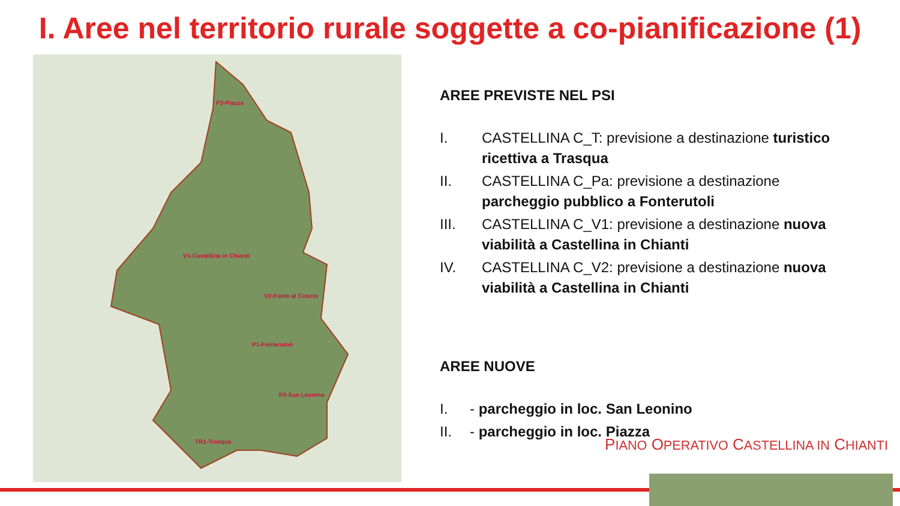I. Aree nel territorio rurale soggette a co-pianificazione (1)
P3-Piazza
V1-Castellina in Chianti
V2-Fonte al Coscio
P1-Fonterutoli
P2-San Leonino
TR1-Trasqua
AREE PREVISTE NEL PSI
I. CASTELLINA C_T: previsione a destinazione turistico ricettiva a Trasqua
II. CASTELLINA C_Pa: previsione a destinazione parcheggio pubblico a Fonterutoli
III. CASTELLINA C_V1: previsione a destinazione nuova viabilità a Castellina in Chianti
IV. CASTELLINA C_V2: previsione a destinazione nuova viabilità a Castellina in Chianti
AREE NUOVE
I. - parcheggio in loc. San Leonino
II. - parcheggio in loc. Piazza
PIANO OPERATIVO CASTELLINA IN CHIANTI